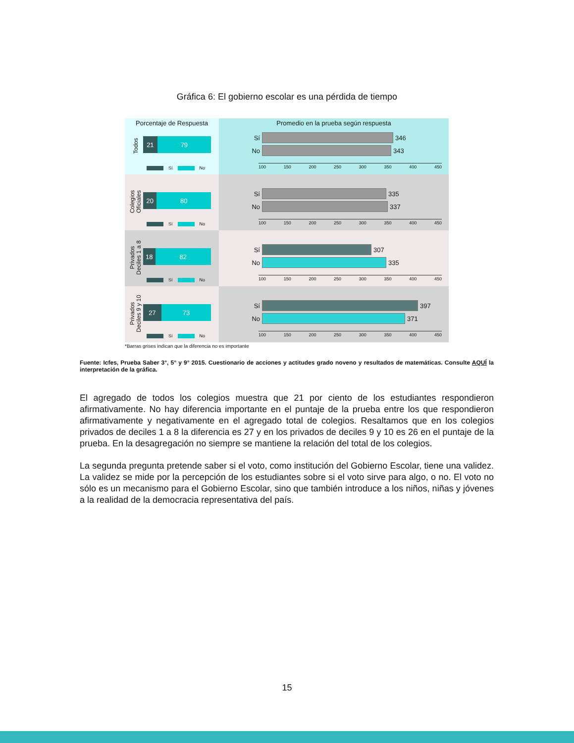Gráfica 6: El gobierno escolar es una pérdida de tiempo
Porcentaje de Respuesta
Todos
21 79
Sí No
Promedio en la prueba según respuesta
Sí 346
No 343
100 150 200 250 300 350 400 450
Colegios
Oficiales
20 80
Sí No
Sí 335
No 337
100 150 200 250 300 350 400 450
Privados
Deciles 1 a 8
18 82
Sí No
Sí 307
No 335
100 150 200 250 300 350 400 450
Privados
Deciles 9 y 10
27 73
Sí No
Sí 397
No 371
100 150 200 250 300 350 400 450
*Barras grises indican que la diferencia no es importante
Fuente: Icfes, Prueba Saber 3°, 5° y 9° 2015. Cuestionario de acciones y actitudes grado noveno y resultados de matemáticas. Consulte AQUÍ la interpretación de la gráfica.
El agregado de todos los colegios muestra que 21 por ciento de los estudiantes respondieron afirmativamente. No hay diferencia importante en el puntaje de la prueba entre los que respondieron afirmativamente y negativamente en el agregado total de colegios. Resaltamos que en los colegios privados de deciles 1 a 8 la diferencia es 27 y en los privados de deciles 9 y 10 es 26 en el puntaje de la prueba. En la desagregación no siempre se mantiene la relación del total de los colegios.
La segunda pregunta pretende saber si el voto, como institución del Gobierno Escolar, tiene una validez. La validez se mide por la percepción de los estudiantes sobre si el voto sirve para algo, o no. El voto no sólo es un mecanismo para el Gobierno Escolar, sino que también introduce a los niños, niñas y jóvenes a la realidad de la democracia representativa del país.
15